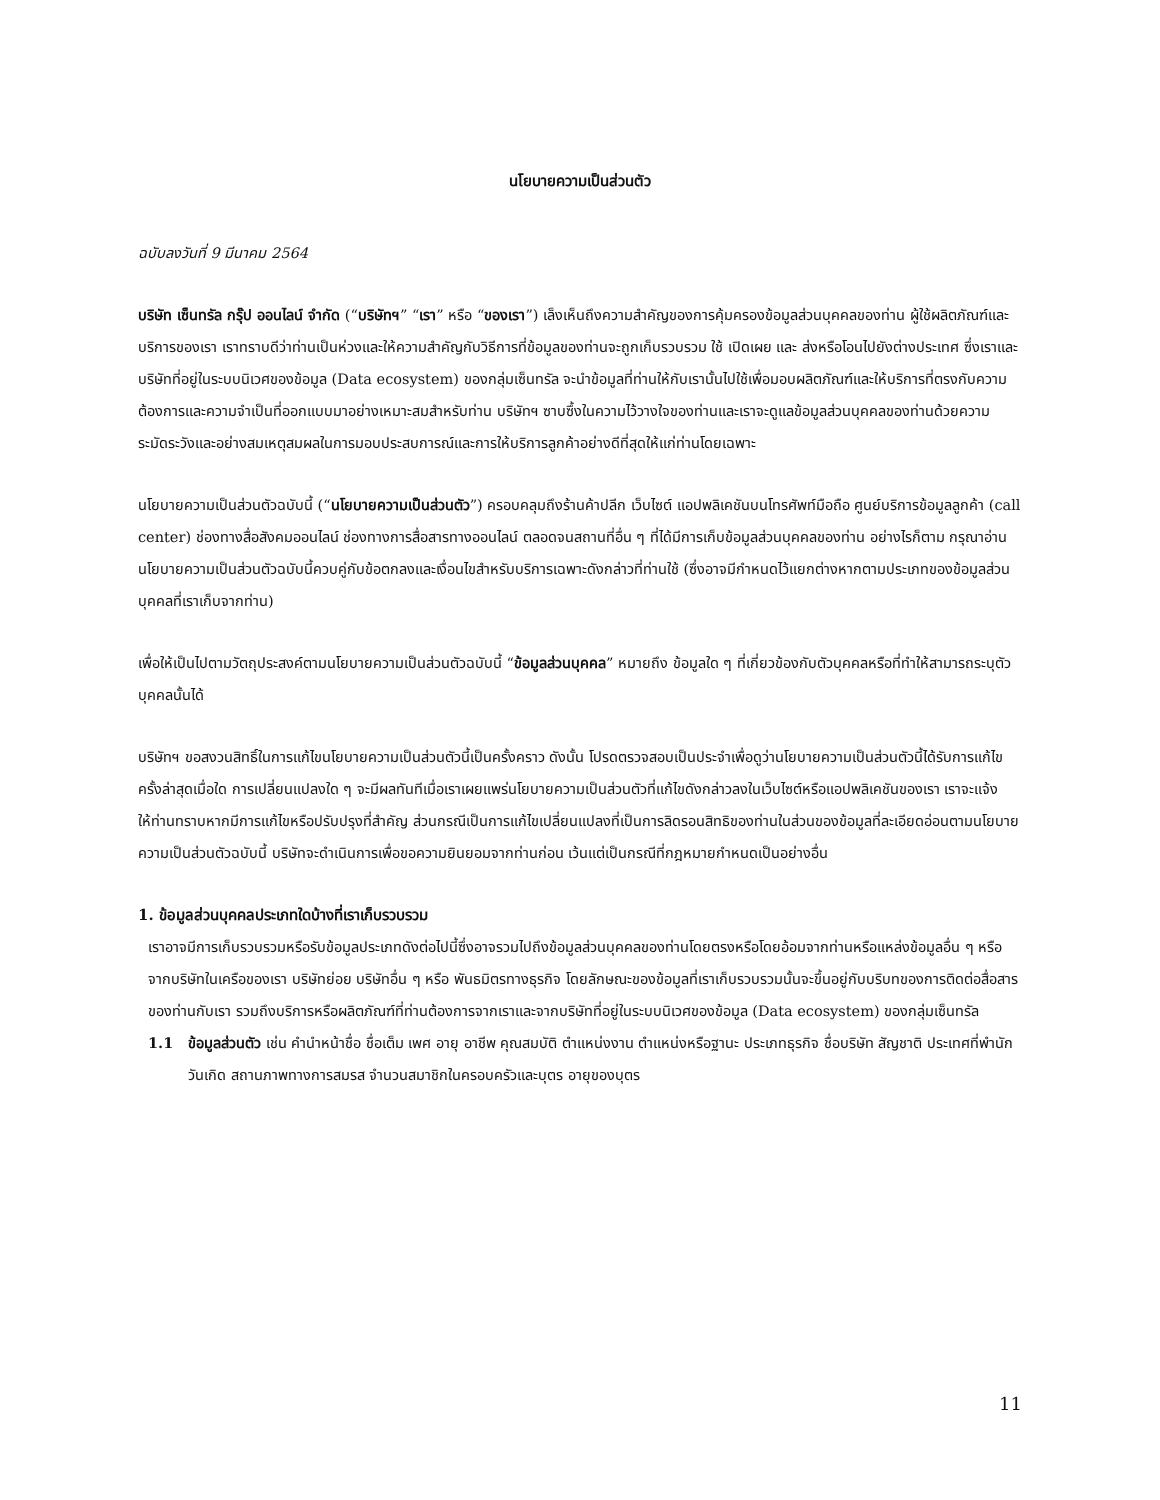นโยบายความเป็นส่วนตัว
ฉบับลงวันที่ 9 มีนาคม 2564
บริษัท เซ็นทรัล กรุ๊ป ออนไลน์ จำกัด (“บริษัทฯ” “เรา” หรือ “ของเรา”) เล็งเห็นถึงความสำคัญของการคุ้มครองข้อมูลส่วนบุคคลของท่าน ผู้ใช้ผลิตภัณฑ์และบริการของเรา เราทราบดีว่าท่านเป็นห่วงและให้ความสำคัญกับวิธีการที่ข้อมูลของท่านจะถูกเก็บรวบรวม ใช้ เปิดเผย และ ส่งหรือโอนไปยังต่างประเทศ ซึ่งเราและบริษัทที่อยู่ในระบบนิเวศของข้อมูล (Data ecosystem) ของกลุ่มเซ็นทรัล จะนำข้อมูลที่ท่านให้กับเรานั้นไปใช้เพื่อมอบผลิตภัณฑ์และให้บริการที่ตรงกับความต้องการและความจำเป็นที่ออกแบบมาอย่างเหมาะสมสำหรับท่าน บริษัทฯ ซาบซึ้งในความไว้วางใจของท่านและเราจะดูแลข้อมูลส่วนบุคคลของท่านด้วยความระมัดระวังและอย่างสมเหตุสมผลในการมอบประสบการณ์และการให้บริการลูกค้าอย่างดีที่สุดให้แก่ท่านโดยเฉพาะ
นโยบายความเป็นส่วนตัวฉบับนี้ (“นโยบายความเป็นส่วนตัว”) ครอบคลุมถึงร้านค้าปลีก เว็บไซต์ แอปพลิเคชันบนโทรศัพท์มือถือ ศูนย์บริการข้อมูลลูกค้า (call center) ช่องทางสื่อสังคมออนไลน์ ช่องทางการสื่อสารทางออนไลน์ ตลอดจนสถานที่อื่น ๆ ที่ได้มีการเก็บข้อมูลส่วนบุคคลของท่าน อย่างไรก็ตาม กรุณาอ่านนโยบายความเป็นส่วนตัวฉบับนี้ควบคู่กับข้อตกลงและเงื่อนไขสำหรับบริการเฉพาะดังกล่าวที่ท่านใช้ (ซึ่งอาจมีกำหนดไว้แยกต่างหากตามประเภทของข้อมูลส่วนบุคคลที่เราเก็บจากท่าน)
เพื่อให้เป็นไปตามวัตถุประสงค์ตามนโยบายความเป็นส่วนตัวฉบับนี้ “ข้อมูลส่วนบุคคล” หมายถึง ข้อมูลใด ๆ ที่เกี่ยวข้องกับตัวบุคคลหรือที่ทำให้สามารถระบุตัวบุคคลนั้นได้
บริษัทฯ ขอสงวนสิทธิ์ในการแก้ไขนโยบายความเป็นส่วนตัวนี้เป็นครั้งคราว ดังนั้น โปรดตรวจสอบเป็นประจำเพื่อดูว่านโยบายความเป็นส่วนตัวนี้ได้รับการแก้ไขครั้งล่าสุดเมื่อใด การเปลี่ยนแปลงใด ๆ จะมีผลทันทีเมื่อเราเผยแพร่นโยบายความเป็นส่วนตัวที่แก้ไขดังกล่าวลงในเว็บไซต์หรือแอปพลิเคชันของเรา เราจะแจ้งให้ท่านทราบหากมีการแก้ไขหรือปรับปรุงที่สำคัญ ส่วนกรณีเป็นการแก้ไขเปลี่ยนแปลงที่เป็นการลิดรอนสิทธิของท่านในส่วนของข้อมูลที่ละเอียดอ่อนตามนโยบายความเป็นส่วนตัวฉบับนี้ บริษัทจะดำเนินการเพื่อขอความยินยอมจากท่านก่อน เว้นแต่เป็นกรณีที่กฎหมายกำหนดเป็นอย่างอื่น
1. ข้อมูลส่วนบุคคลประเภทใดบ้างที่เราเก็บรวบรวม
เราอาจมีการเก็บรวบรวมหรือรับข้อมูลประเภทดังต่อไปนี้ซึ่งอาจรวมไปถึงข้อมูลส่วนบุคคลของท่านโดยตรงหรือโดยอ้อมจากท่านหรือแหล่งข้อมูลอื่น ๆ หรือจากบริษัทในเครือของเรา บริษัทย่อย บริษัทอื่น ๆ หรือ พันธมิตรทางธุรกิจ โดยลักษณะของข้อมูลที่เราเก็บรวบรวมนั้นจะขึ้นอยู่กับบริบทของการติดต่อสื่อสารของท่านกับเรา รวมถึงบริการหรือผลิตภัณฑ์ที่ท่านต้องการจากเราและจากบริษัทที่อยู่ในระบบนิเวศของข้อมูล (Data ecosystem) ของกลุ่มเซ็นทรัล
1.1 ข้อมูลส่วนตัว เช่น คำนำหน้าชื่อ ชื่อเต็ม เพศ อายุ อาชีพ คุณสมบัติ ตำแหน่งงาน ตำแหน่งหรือฐานะ ประเภทธุรกิจ ชื่อบริษัท สัญชาติ ประเทศที่พำนัก วันเกิด สถานภาพทางการสมรส จำนวนสมาชิกในครอบครัวและบุตร อายุของบุตร
11